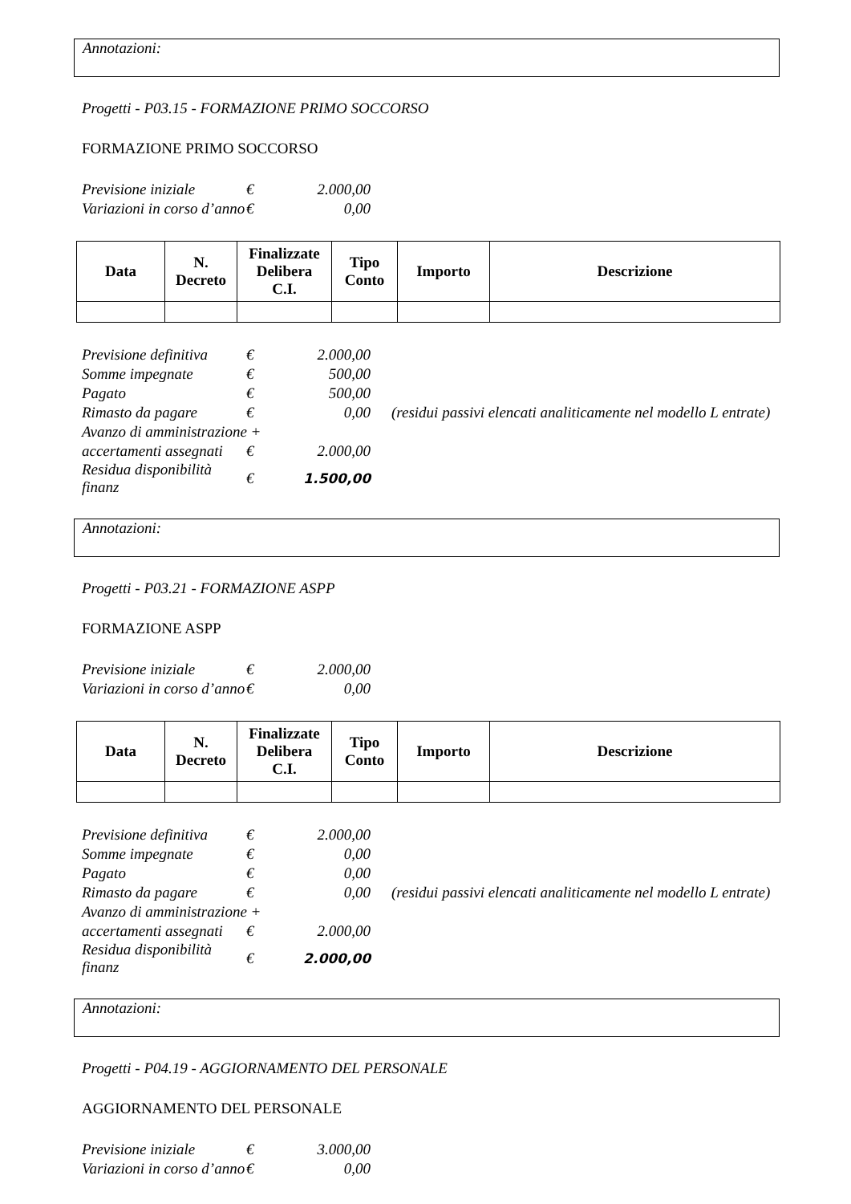Annotazioni:
Progetti - P03.15 - FORMAZIONE PRIMO SOCCORSO
FORMAZIONE PRIMO SOCCORSO
| Previsione iniziale | € | 2.000,00 |
| Variazioni in corso d’anno | € | 0,00 |
| Data | N. Decreto | Finalizzate Delibera C.I. | Tipo Conto | Importo | Descrizione |
| --- | --- | --- | --- | --- | --- |
| Previsione definitiva | € | 2.000,00 | |
| Somme impegnate | € | 500,00 | |
| Pagato | € | 500,00 | |
| Rimasto da pagare | € | 0,00 | (residui passivi elencati analiticamente nel modello L entrate) |
| Avanzo di amministrazione + | | | |
| accertamenti assegnati | € | 2.000,00 | |
| Residua disponibilità finanz | € | 1.500,00 | |
Annotazioni:
Progetti - P03.21 - FORMAZIONE ASPP
FORMAZIONE ASPP
| Previsione iniziale | € | 2.000,00 |
| Variazioni in corso d’anno | € | 0,00 |
| Data | N. Decreto | Finalizzate Delibera C.I. | Tipo Conto | Importo | Descrizione |
| --- | --- | --- | --- | --- | --- |
| Previsione definitiva | € | 2.000,00 | |
| Somme impegnate | € | 0,00 | |
| Pagato | € | 0,00 | |
| Rimasto da pagare | € | 0,00 | (residui passivi elencati analiticamente nel modello L entrate) |
| Avanzo di amministrazione + | | | |
| accertamenti assegnati | € | 2.000,00 | |
| Residua disponibilità finanz | € | 2.000,00 | |
Annotazioni:
Progetti - P04.19 - AGGIORNAMENTO DEL PERSONALE
AGGIORNAMENTO DEL PERSONALE
| Previsione iniziale | € | 3.000,00 |
| Variazioni in corso d’anno | € | 0,00 |